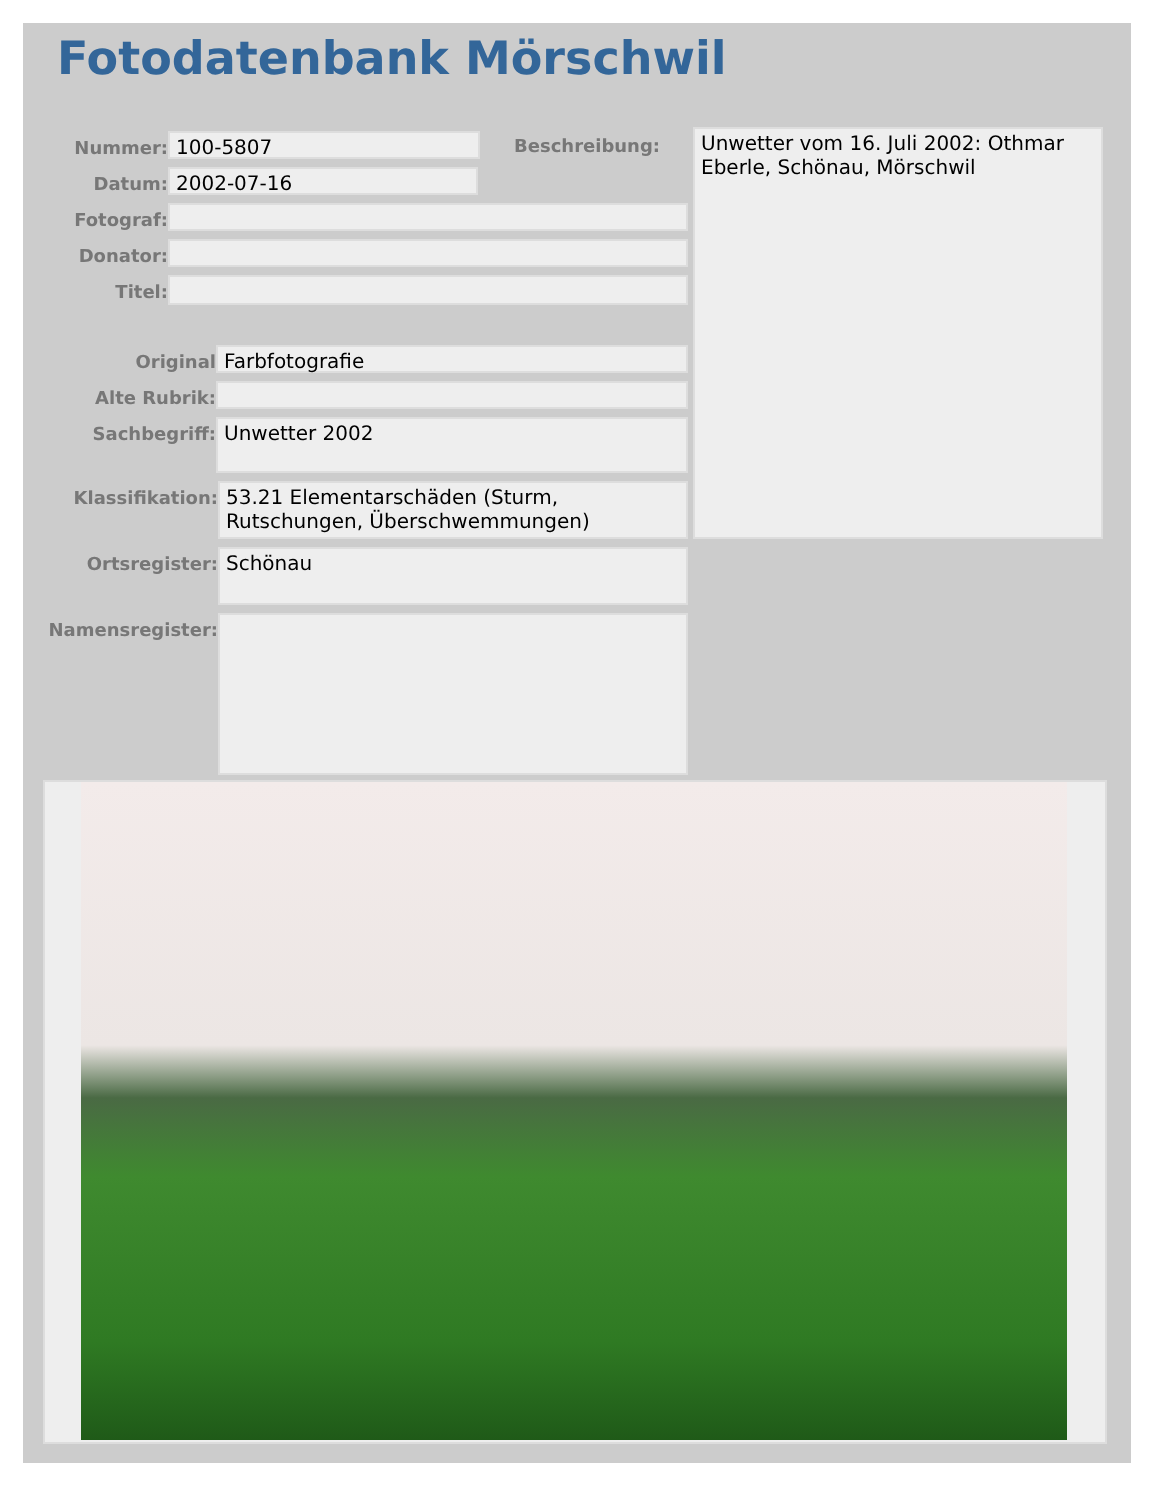Fotodatenbank Mörschwil
Nummer:
100-5807
Beschreibung:
Datum:
2002-07-16
Fotograf:
Donator:
Titel:
Original
Farbfotografie
Alte Rubrik:
Sachbegriff:
Unwetter 2002
Klassifikation:
53.21 Elementarschäden (Sturm, Rutschungen, Überschwemmungen)
Ortsregister:
Schönau
Namensregister:
Unwetter vom 16. Juli 2002: Othmar Eberle, Schönau, Mörschwil